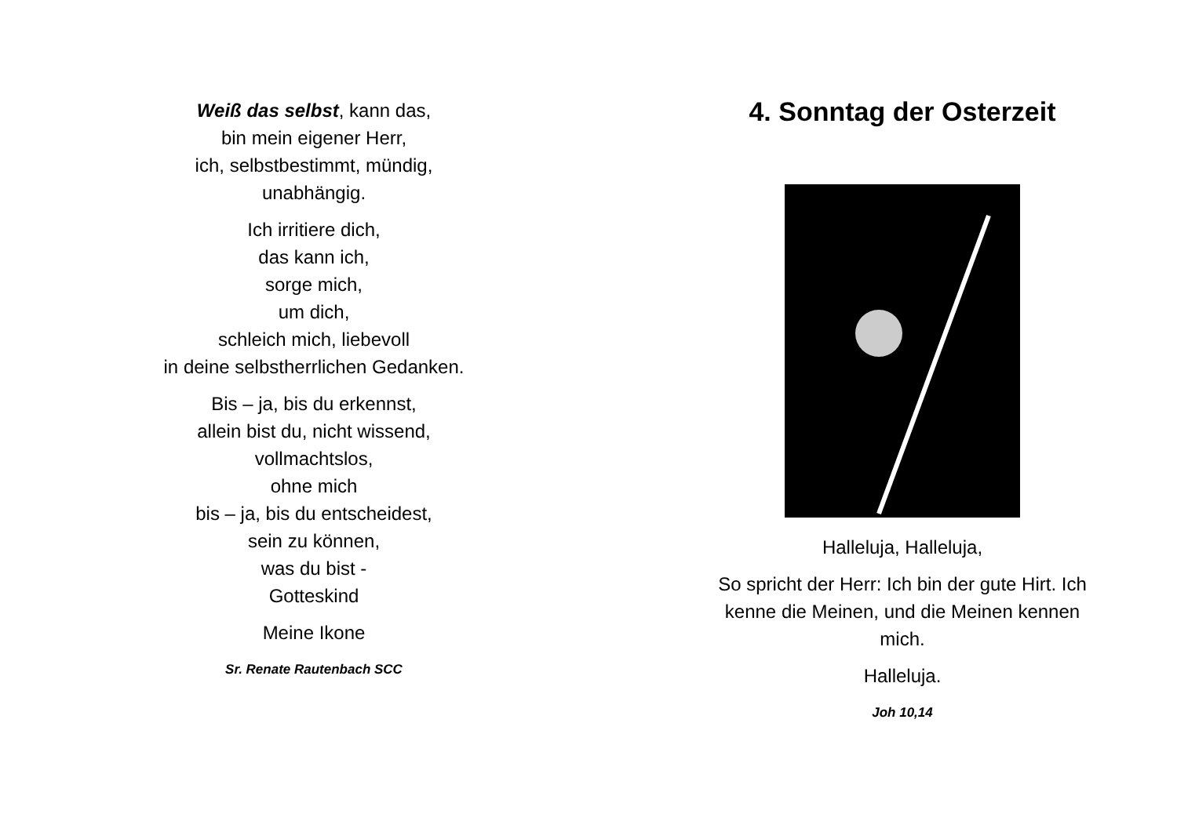Weiß das selbst, kann das,
bin mein eigener Herr,
ich, selbstbestimmt, mündig,
unabhängig.
Ich irritiere dich,
das kann ich,
sorge mich,
um dich,
schleich mich, liebevoll
in deine selbstherrlichen Gedanken.
Bis – ja, bis du erkennst,
allein bist du, nicht wissend,
vollmachtslos,
ohne mich
bis – ja, bis du entscheidest,
sein zu können,
was du bist -
Gotteskind
Meine Ikone
Sr. Renate Rautenbach SCC
4. Sonntag der Osterzeit
Halleluja, Halleluja,
So spricht der Herr: Ich bin der gute Hirt. Ich
kenne die Meinen, und die Meinen kennen
mich.
Halleluja.
Joh 10,14